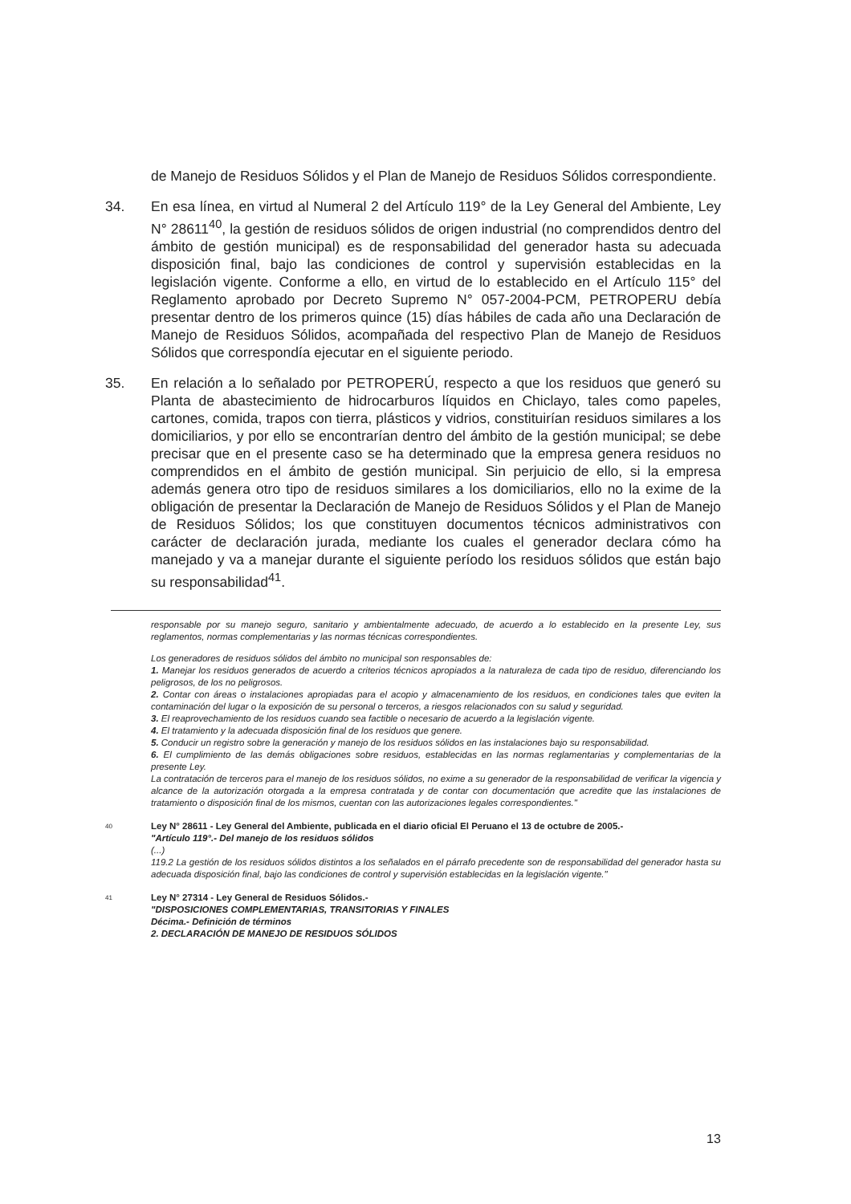de Manejo de Residuos Sólidos y el Plan de Manejo de Residuos Sólidos correspondiente.
34. En esa línea, en virtud al Numeral 2 del Artículo 119° de la Ley General del Ambiente, Ley N° 28611<sup>40</sup>, la gestión de residuos sólidos de origen industrial (no comprendidos dentro del ámbito de gestión municipal) es de responsabilidad del generador hasta su adecuada disposición final, bajo las condiciones de control y supervisión establecidas en la legislación vigente. Conforme a ello, en virtud de lo establecido en el Artículo 115° del Reglamento aprobado por Decreto Supremo N° 057-2004-PCM, PETROPERU debía presentar dentro de los primeros quince (15) días hábiles de cada año una Declaración de Manejo de Residuos Sólidos, acompañada del respectivo Plan de Manejo de Residuos Sólidos que correspondía ejecutar en el siguiente periodo.
35. En relación a lo señalado por PETROPERÚ, respecto a que los residuos que generó su Planta de abastecimiento de hidrocarburos líquidos en Chiclayo, tales como papeles, cartones, comida, trapos con tierra, plásticos y vidrios, constituirían residuos similares a los domiciliarios, y por ello se encontrarían dentro del ámbito de la gestión municipal; se debe precisar que en el presente caso se ha determinado que la empresa genera residuos no comprendidos en el ámbito de gestión municipal. Sin perjuicio de ello, si la empresa además genera otro tipo de residuos similares a los domiciliarios, ello no la exime de la obligación de presentar la Declaración de Manejo de Residuos Sólidos y el Plan de Manejo de Residuos Sólidos; los que constituyen documentos técnicos administrativos con carácter de declaración jurada, mediante los cuales el generador declara cómo ha manejado y va a manejar durante el siguiente período los residuos sólidos que están bajo su responsabilidad<sup>41</sup>.
responsable por su manejo seguro, sanitario y ambientalmente adecuado, de acuerdo a lo establecido en la presente Ley, sus reglamentos, normas complementarias y las normas técnicas correspondientes.
Los generadores de residuos sólidos del ámbito no municipal son responsables de:
1. Manejar los residuos generados de acuerdo a criterios técnicos apropiados a la naturaleza de cada tipo de residuo, diferenciando los peligrosos, de los no peligrosos.
2. Contar con áreas o instalaciones apropiadas para el acopio y almacenamiento de los residuos, en condiciones tales que eviten la contaminación del lugar o la exposición de su personal o terceros, a riesgos relacionados con su salud y seguridad.
3. El reaprovechamiento de los residuos cuando sea factible o necesario de acuerdo a la legislación vigente.
4. El tratamiento y la adecuada disposición final de los residuos que genere.
5. Conducir un registro sobre la generación y manejo de los residuos sólidos en las instalaciones bajo su responsabilidad.
6. El cumplimiento de las demás obligaciones sobre residuos, establecidas en las normas reglamentarias y complementarias de la presente Ley.
La contratación de terceros para el manejo de los residuos sólidos, no exime a su generador de la responsabilidad de verificar la vigencia y alcance de la autorización otorgada a la empresa contratada y de contar con documentación que acredite que las instalaciones de tratamiento o disposición final de los mismos, cuentan con las autorizaciones legales correspondientes."
40 Ley N° 28611 - Ley General del Ambiente, publicada en el diario oficial El Peruano el 13 de octubre de 2005.-
"Artículo 119°.- Del manejo de los residuos sólidos
(...)
119.2 La gestión de los residuos sólidos distintos a los señalados en el párrafo precedente son de responsabilidad del generador hasta su adecuada disposición final, bajo las condiciones de control y supervisión establecidas en la legislación vigente."
41 Ley N° 27314 - Ley General de Residuos Sólidos.-
"DISPOSICIONES COMPLEMENTARIAS, TRANSITORIAS Y FINALES
Décima.- Definición de términos
2. DECLARACIÓN DE MANEJO DE RESIDUOS SÓLIDOS
13